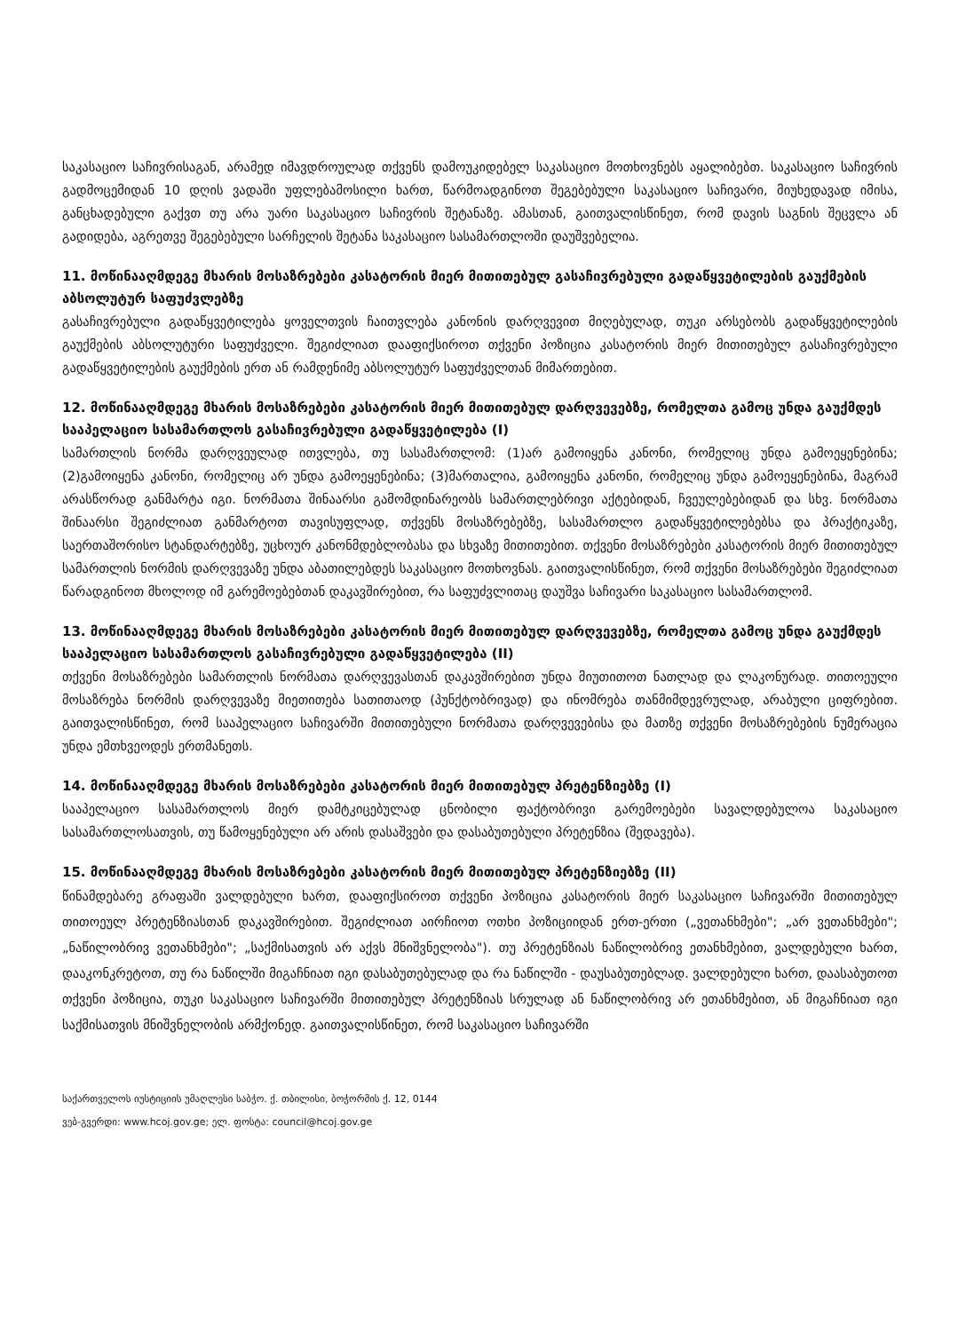საკასაციო საჩივრისაგან, არამედ იმავდროულად თქვენს დამოუკიდებელ საკასაციო მოთხოვნებს აყალიბებთ. საკასაციო საჩივრის გადმოცემიდან 10 დღის ვადაში უფლებამოსილი ხართ, წარმოადგინოთ შეგებებული საკასაციო საჩივარი, მიუხედავად იმისა, განცხადებული გაქვთ თუ არა უარი საკასაციო საჩივრის შეტანაზე. ამასთან, გაითვალისწინეთ, რომ დავის საგნის შეცვლა ან გადიდება, აგრეთვე შეგებებული სარჩელის შეტანა საკასაციო სასამართლოში დაუშვებელია.
11. მოწინააღმდეგე მხარის მოსაზრებები კასატორის მიერ მითითებულ გასაჩივრებული გადაწყვეტილების გაუქმების აბსოლუტურ საფუძვლებზე
გასაჩივრებული გადაწყვეტილება ყოველთვის ჩაითვლება კანონის დარღვევით მიღებულად, თუკი არსებობს გადაწყვეტილების გაუქმების აბსოლუტური საფუძველი. შეგიძლიათ დააფიქსიროთ თქვენი პოზიცია კასატორის მიერ მითითებულ გასაჩივრებული გადაწყვეტილების გაუქმების ერთ ან რამდენიმე აბსოლუტურ საფუძველთან მიმართებით.
12. მოწინააღმდეგე მხარის მოსაზრებები კასატორის მიერ მითითებულ დარღვევებზე, რომელთა გამოც უნდა გაუქმდეს სააპელაციო სასამართლოს გასაჩივრებული გადაწყვეტილება (I)
სამართლის ნორმა დარღვეულად ითვლება, თუ სასამართლომ: (1)არ გამოიყენა კანონი, რომელიც უნდა გამოეყენებინა; (2)გამოიყენა კანონი, რომელიც არ უნდა გამოეყენებინა; (3)მართალია, გამოიყენა კანონი, რომელიც უნდა გამოეყენებინა, მაგრამ არასწორად განმარტა იგი. ნორმათა შინაარსი გამომდინარეობს სამართლებრივი აქტებიდან, ჩვეულებებიდან და სხვ. ნორმათა შინაარსი შეგიძლიათ განმარტოთ თავისუფლად, თქვენს მოსაზრებებზე, სასამართლო გადაწყვეტილებებსა და პრაქტიკაზე, საერთაშორისო სტანდარტებზე, უცხოურ კანონმდებლობასა და სხვაზე მითითებით. თქვენი მოსაზრებები კასატორის მიერ მითითებულ სამართლის ნორმის დარღვევაზე უნდა აბათილებდეს საკასაციო მოთხოვნას. გაითვალისწინეთ, რომ თქვენი მოსაზრებები შეგიძლიათ წარადგინოთ მხოლოდ იმ გარემოებებთან დაკავშირებით, რა საფუძვლითაც დაუშვა საჩივარი საკასაციო სასამართლომ.
13. მოწინააღმდეგე მხარის მოსაზრებები კასატორის მიერ მითითებულ დარღვევებზე, რომელთა გამოც უნდა გაუქმდეს სააპელაციო სასამართლოს გასაჩივრებული გადაწყვეტილება (II)
თქვენი მოსაზრებები სამართლის ნორმათა დარღვევასთან დაკავშირებით უნდა მიუთითოთ ნათლად და ლაკონურად. თითოეული მოსაზრება ნორმის დარღვევაზე მიეთითება სათითაოდ (პუნქტობრივად) და ინომრება თანმიმდევრულად, არაბული ციფრებით. გაითვალისწინეთ, რომ სააპელაციო საჩივარში მითითებული ნორმათა დარღვევებისა და მათზე თქვენი მოსაზრებების ნუმერაცია უნდა ემთხვეოდეს ერთმანეთს.
14. მოწინააღმდეგე მხარის მოსაზრებები კასატორის მიერ მითითებულ პრეტენზიებზე (I)
სააპელაციო სასამართლოს მიერ დამტკიცებულად ცნობილი ფაქტობრივი გარემოებები სავალდებულოა საკასაციო სასამართლოსათვის, თუ წამოყენებული არ არის დასაშვები და დასაბუთებული პრეტენზია (შედავება).
15. მოწინააღმდეგე მხარის მოსაზრებები კასატორის მიერ მითითებულ პრეტენზიებზე (II)
წინამდებარე გრაფაში ვალდებული ხართ, დააფიქსიროთ თქვენი პოზიცია კასატორის მიერ საკასაციო საჩივარში მითითებულ თითოეულ პრეტენზიასთან დაკავშირებით. შეგიძლიათ აირჩიოთ ოთხი პოზიციიდან ერთ-ერთი („ვეთანხმები"; „არ ვეთანხმები"; „ნაწილობრივ ვეთანხმები"; „საქმისათვის არ აქვს მნიშვნელობა"). თუ პრეტენზიას ნაწილობრივ ეთანხმებით, ვალდებული ხართ, დააკონკრეტოთ, თუ რა ნაწილში მიგაჩნიათ იგი დასაბუთებულად და რა ნაწილში - დაუსაბუთებლად. ვალდებული ხართ, დაასაბუთოთ თქვენი პოზიცია, თუკი საკასაციო საჩივარში მითითებულ პრეტენზიას სრულად ან ნაწილობრივ არ ეთანხმებით, ან მიგაჩნიათ იგი საქმისათვის მნიშვნელობის არმქონედ. გაითვალისწინეთ, რომ საკასაციო საჩივარში
საქართველოს იუსტიციის უმაღლესი საბჭო. ქ. თბილისი, ბოჭორმის ქ. 12, 0144
ვებ-გვერდი: www.hcoj.gov.ge; ელ. ფოსტა: council@hcoj.gov.ge